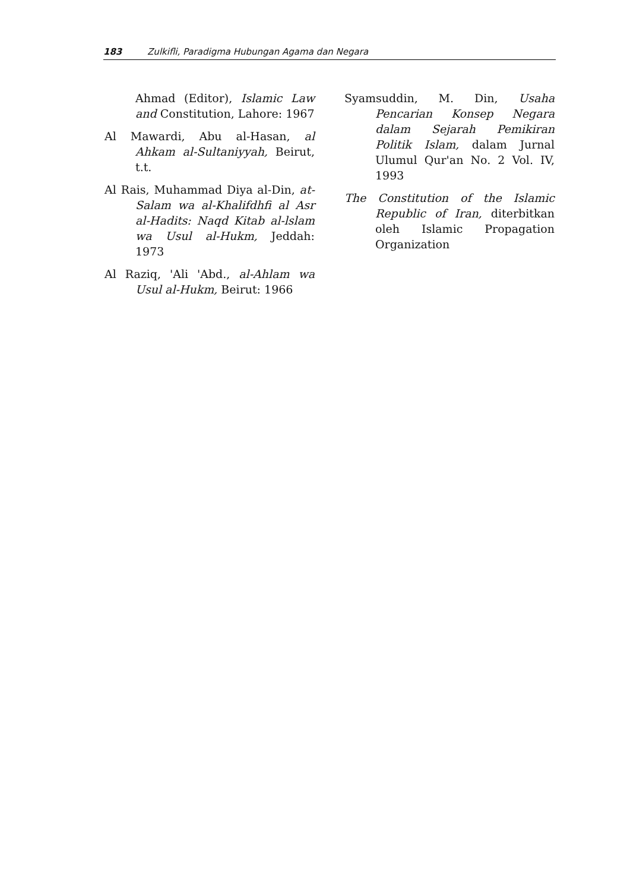183 Zulkifli, Paradigma Hubungan Agama dan Negara
Ahmad (Editor), Islamic Law and Constitution, Lahore: 1967
Al Mawardi, Abu al-Hasan, al Ahkam al-Sultaniyyah, Beirut, t.t.
Al Rais, Muhammad Diya al-Din, at-Salam wa al-Khalifdhfi al Asr al-Hadits: Naqd Kitab al-lslam wa Usul al-Hukm, Jeddah: 1973
Al Raziq, 'Ali 'Abd., al-Ahlam wa Usul al-Hukm, Beirut: 1966
Syamsuddin, M. Din, Usaha Pencarian Konsep Negara dalam Sejarah Pemikiran Politik Islam, dalam Jurnal Ulumul Qur'an No. 2 Vol. IV, 1993
The Constitution of the Islamic Republic of Iran, diterbitkan oleh Islamic Propagation Organization